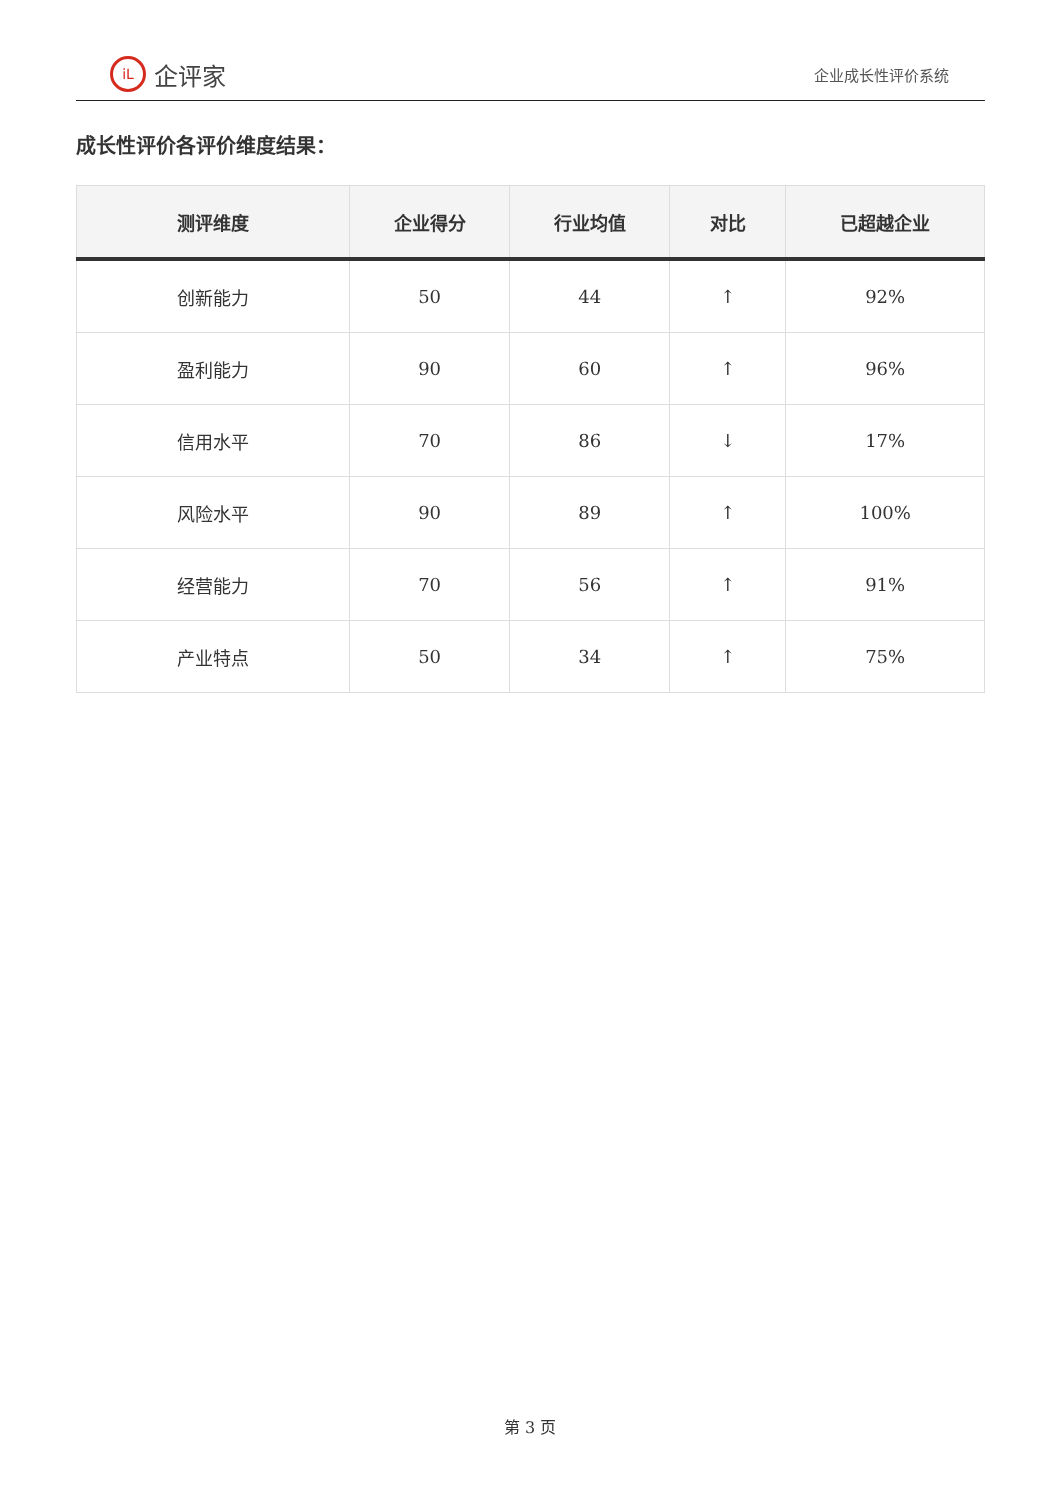iL
企评家
企业成长性评价系统
成长性评价各评价维度结果：
| 测评维度 | 企业得分 | 行业均值 | 对比 | 已超越企业 |
| --- | --- | --- | --- | --- |
| 创新能力 | 50 | 44 | ↑ | 92% |
| 盈利能力 | 90 | 60 | ↑ | 96% |
| 信用水平 | 70 | 86 | ↓ | 17% |
| 风险水平 | 90 | 89 | ↑ | 100% |
| 经营能力 | 70 | 56 | ↑ | 91% |
| 产业特点 | 50 | 34 | ↑ | 75% |
第 3 页